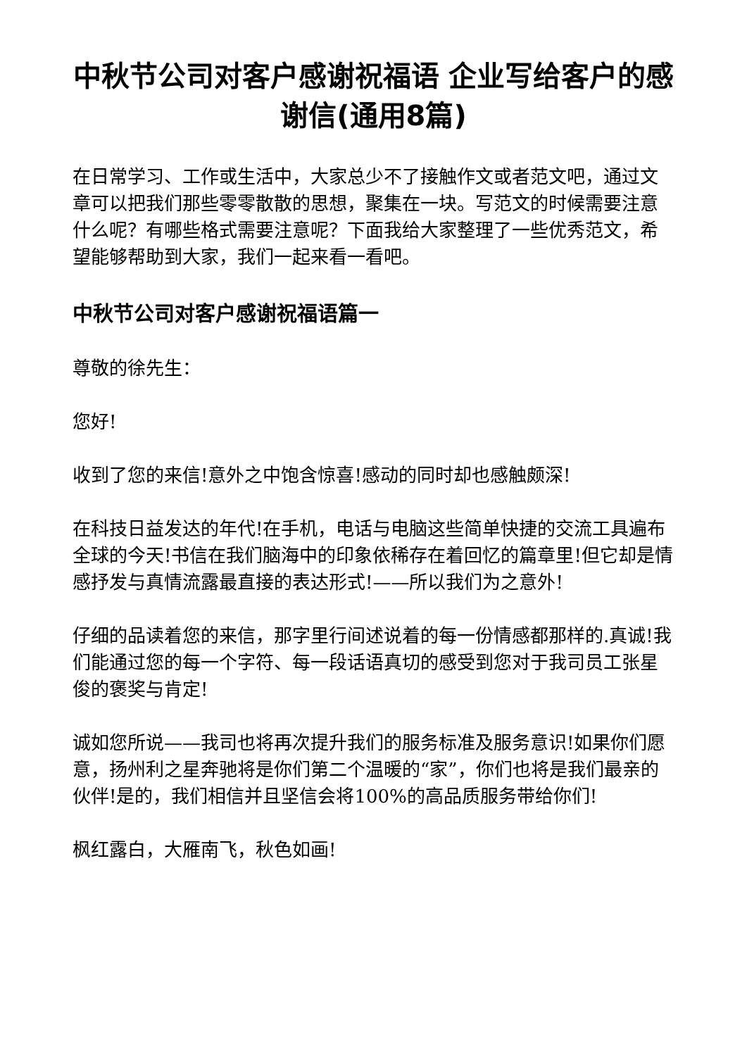中秋节公司对客户感谢祝福语 企业写给客户的感谢信(通用8篇)
在日常学习、工作或生活中，大家总少不了接触作文或者范文吧，通过文章可以把我们那些零零散散的思想，聚集在一块。写范文的时候需要注意什么呢？有哪些格式需要注意呢？下面我给大家整理了一些优秀范文，希望能够帮助到大家，我们一起来看一看吧。
中秋节公司对客户感谢祝福语篇一
尊敬的徐先生：
您好!
收到了您的来信!意外之中饱含惊喜!感动的同时却也感触颇深!
在科技日益发达的年代!在手机，电话与电脑这些简单快捷的交流工具遍布全球的今天!书信在我们脑海中的印象依稀存在着回忆的篇章里!但它却是情感抒发与真情流露最直接的表达形式!——所以我们为之意外!
仔细的品读着您的来信，那字里行间述说着的每一份情感都那样的.真诚!我们能通过您的每一个字符、每一段话语真切的感受到您对于我司员工张星俊的褒奖与肯定!
诚如您所说——我司也将再次提升我们的服务标准及服务意识!如果你们愿意，扬州利之星奔驰将是你们第二个温暖的“家”，你们也将是我们最亲的伙伴!是的，我们相信并且坚信会将100%的高品质服务带给你们!
枫红露白，大雁南飞，秋色如画!